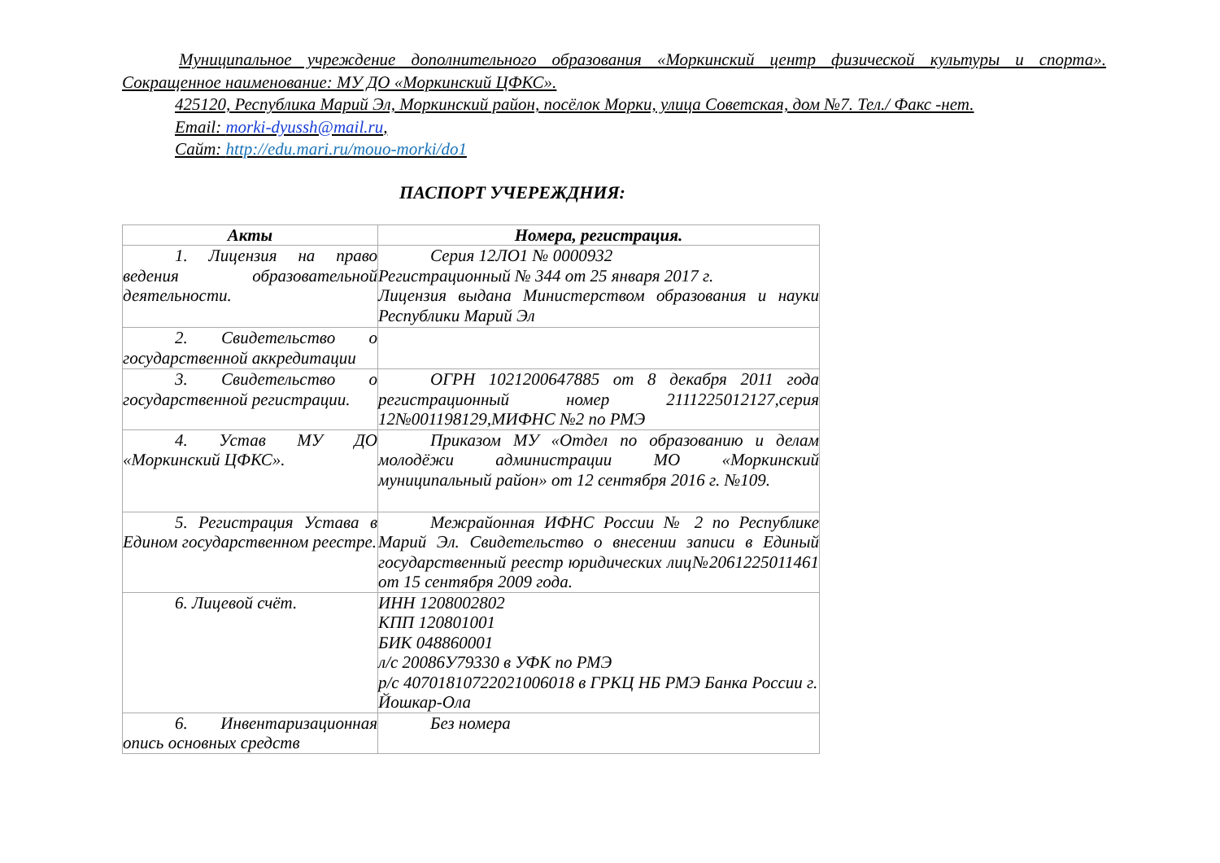Муниципальное учреждение дополнительного образования «Моркинский центр физической культуры и спорта». Сокращенное наименование: МУ ДО «Моркинский ЦФКС».
425120, Республика Марий Эл, Моркинский район, посёлок Морки, улица Советская, дом №7. Тел./ Факс -нет.
Email: morki-dyussh@mail.ru,
Сайт: http://edu.mari.ru/mouo-morki/do1
ПАСПОРТ УЧЕРЕЖДНИЯ:
| Акты | Номера, регистрация. |
| --- | --- |
| 1. Лицензия на право ведения образовательной деятельности. | Серия 12ЛО1 № 0000932 Регистрационный № 344 от 25 января 2017 г. Лицензия выдана Министерством образования и науки Республики Марий Эл |
| 2. Свидетельство о государственной аккредитации | |
| 3. Свидетельство о государственной регистрации. | ОГРН 1021200647885 от 8 декабря 2011 года регистрационный номер 2111225012127,серия 12№001198129,МИФНС №2 по РМЭ |
| 4. Устав МУ ДО «Моркинский ЦФКС». | Приказом МУ «Отдел по образованию и делам молодёжи администрации МО «Моркинский муниципальный район» от 12 сентября 2016 г. №109. |
| 5. Регистрация Устава в Едином государственном реестре. | Межрайонная ИФНС России № 2 по Республике Марий Эл. Свидетельство о внесении записи в Единый государственный реестр юридических лиц№2061225011461 от 15 сентября 2009 года. |
| 6. Лицевой счёт. | ИНН 1208002802 КПП 120801001 БИК 048860001 л/с 20086У79330 в УФК по РМЭ р/с 40701810722021006018 в ГРКЦ НБ РМЭ Банка России г. Йошкар-Ола |
| 6. Инвентаризационная опись основных средств | Без номера |